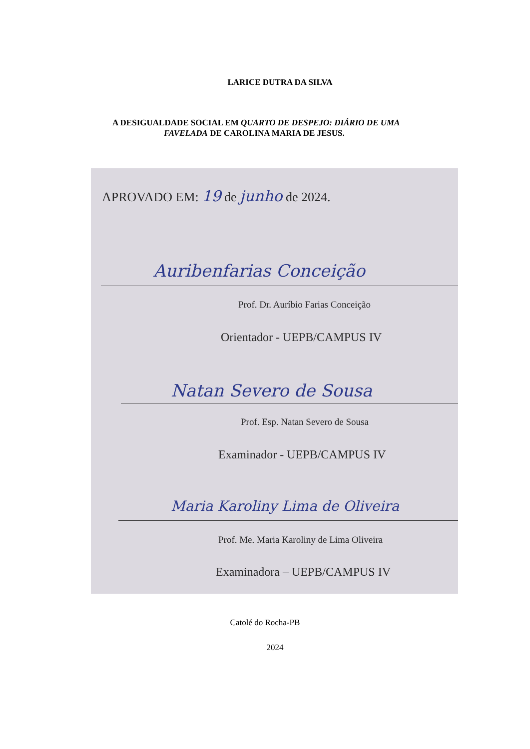LARICE DUTRA DA SILVA
A DESIGUALDADE SOCIAL EM QUARTO DE DESPEJO: DIÁRIO DE UMA
FAVELADA DE CAROLINA MARIA DE JESUS.
APROVADO EM: 19 de junho de 2024.
Auribenfarias Conceição
Prof. Dr. Auríbio Farias Conceição
Orientador - UEPB/CAMPUS IV
Natan Severo de Sousa
Prof. Esp. Natan Severo de Sousa
Examinador - UEPB/CAMPUS IV
Maria Karoliny Lima de Oliveira
Prof. Me. Maria Karoliny de Lima Oliveira
Examinadora – UEPB/CAMPUS IV
Catolé do Rocha-PB
2024